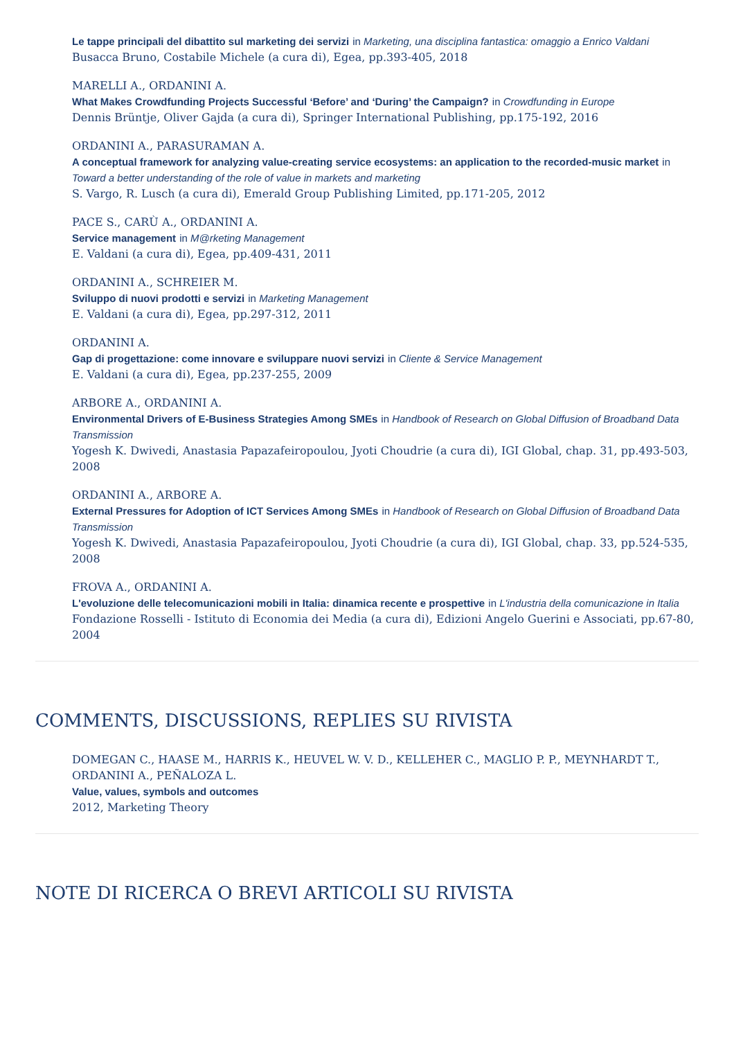Le tappe principali del dibattito sul marketing dei servizi in Marketing, una disciplina fantastica: omaggio a Enrico Valdani
Busacca Bruno, Costabile Michele (a cura di), Egea, pp.393-405, 2018
MARELLI A., ORDANINI A.
What Makes Crowdfunding Projects Successful ‘Before’ and ‘During’ the Campaign? in Crowdfunding in Europe
Dennis Brüntje, Oliver Gajda (a cura di), Springer International Publishing, pp.175-192, 2016
ORDANINI A., PARASURAMAN A.
A conceptual framework for analyzing value-creating service ecosystems: an application to the recorded-music market in Toward a better understanding of the role of value in markets and marketing
S. Vargo, R. Lusch (a cura di), Emerald Group Publishing Limited, pp.171-205, 2012
PACE S., CARÙ A., ORDANINI A.
Service management in M@rketing Management
E. Valdani (a cura di), Egea, pp.409-431, 2011
ORDANINI A., SCHREIER M.
Sviluppo di nuovi prodotti e servizi in Marketing Management
E. Valdani (a cura di), Egea, pp.297-312, 2011
ORDANINI A.
Gap di progettazione: come innovare e sviluppare nuovi servizi in Cliente & Service Management
E. Valdani (a cura di), Egea, pp.237-255, 2009
ARBORE A., ORDANINI A.
Environmental Drivers of E-Business Strategies Among SMEs in Handbook of Research on Global Diffusion of Broadband Data Transmission
Yogesh K. Dwivedi, Anastasia Papazafeiropoulou, Jyoti Choudrie (a cura di), IGI Global, chap. 31, pp.493-503, 2008
ORDANINI A., ARBORE A.
External Pressures for Adoption of ICT Services Among SMEs in Handbook of Research on Global Diffusion of Broadband Data Transmission
Yogesh K. Dwivedi, Anastasia Papazafeiropoulou, Jyoti Choudrie (a cura di), IGI Global, chap. 33, pp.524-535, 2008
FROVA A., ORDANINI A.
L'evoluzione delle telecomunicazioni mobili in Italia: dinamica recente e prospettive in L'industria della comunicazione in Italia
Fondazione Rosselli - Istituto di Economia dei Media (a cura di), Edizioni Angelo Guerini e Associati, pp.67-80, 2004
COMMENTS, DISCUSSIONS, REPLIES SU RIVISTA
DOMEGAN C., HAASE M., HARRIS K., HEUVEL W. V. D., KELLEHER C., MAGLIO P. P., MEYNHARDT T., ORDANINI A., PEÑALOZA L.
Value, values, symbols and outcomes
2012, Marketing Theory
NOTE DI RICERCA O BREVI ARTICOLI SU RIVISTA